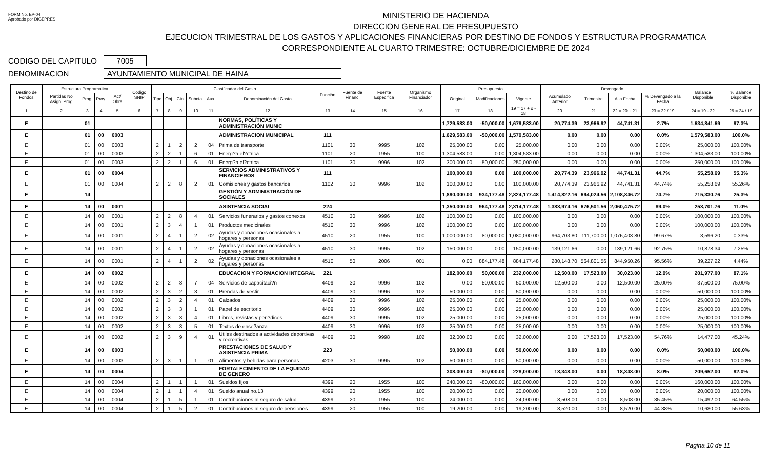FORM No. EP-04
Aprobado por DIGEPRES
MINISTERIO DE HACIENDA
DIRECCION GENERAL DE PRESUPUESTO
EJECUCION TRIMESTRAL DE LOS GASTOS Y APLICACIONES FINANCIERAS POR DESTINO DE FONDOS Y ESTRUCTURA PROGRAMATICA
CORRESPONDIENTE AL CUARTO TRIMESTRE: OCTUBRE/DICIEMBRE DE 2024
CODIGO DEL CAPITULO 7005
DENOMINACION AYUNTAMIENTO MUNICIPAL DE HAINA
| Destino de Fondos | Estructura Programatica | | | | Codigo SNIP | Clasificador del Gasto | | | | | | Función | Fuente de Financ. | Fuente Especifica | Organismo Financiador | Presupuesto | | | Devengado | | | | Balance Disponible | % Balance Disponible |
| --- | --- | --- | --- | --- | --- | --- | --- | --- | --- | --- | --- | --- | --- | --- | --- | --- | --- | --- | --- | --- | --- | --- | --- | --- |
| | Partidas No Asign. Prog | Prog. | Proy. | Act/ Obra | | Tipo | Obj. | Cta. | Subcta. | Aux. | Denominación del Gasto | | | | | Original | Modificaciones | Vigente | Acumulado Anterior | Trimestre | A la Fecha | % Devengado a la Fecha | | |
| 1 | 2 | 3 | 4 | 5 | 6 | 7 | 8 | 9 | 10 | 11 | 12 | 13 | 14 | 15 | 16 | 17 | 18 | 19 = 17 + o - 18 | 20 | 21 | 22 = 20 + 21 | 23 = 22 / 19 | 24 = 19 - 22 | 25 = 24 / 19 |
| E | | 01 | | | | | | | | | NORMAS, POLÍTICAS Y ADMINISTRACIÓN MUNIC | | | | | 1,729,583.00 | -50,000.00 | 1,679,583.00 | 20,774.39 | 23,966.92 | 44,741.31 | 2.7% | 1,634,841.69 | 97.3% |
| E | | 01 | 00 | 0003 | | | | | | | ADMINISTRACION MUNICIPAL | 111 | | | | 1,629,583.00 | -50,000.00 | 1,579,583.00 | 0.00 | 0.00 | 0.00 | 0.0% | 1,579,583.00 | 100.0% |
| E | | 01 | 00 | 0003 | | 2 | 1 | 2 | 2 | 04 | Prima de transporte | 1101 | 30 | 9995 | 102 | 25,000.00 | 0.00 | 25,000.00 | 0.00 | 0.00 | 0.00 | 0.00% | 25,000.00 | 100.00% |
| E | | 01 | 00 | 0003 | | 2 | 2 | 1 | 6 | 01 | Energ?a el?ctrica | 1101 | 20 | 1955 | 100 | 1,304,583.00 | 0.00 | 1,304,583.00 | 0.00 | 0.00 | 0.00 | 0.00% | 1,304,583.00 | 100.00% |
| E | | 01 | 00 | 0003 | | 2 | 2 | 1 | 6 | 01 | Energ?a el?ctrica | 1101 | 30 | 9996 | 102 | 300,000.00 | -50,000.00 | 250,000.00 | 0.00 | 0.00 | 0.00 | 0.00% | 250,000.00 | 100.00% |
| E | | 01 | 00 | 0004 | | | | | | | SERVICIOS ADMINISTRATIVOS Y FINANCIEROS | 111 | | | | 100,000.00 | 0.00 | 100,000.00 | 20,774.39 | 23,966.92 | 44,741.31 | 44.7% | 55,258.69 | 55.3% |
| E | | 01 | 00 | 0004 | | 2 | 2 | 8 | 2 | 01 | Comisiones y gastos bancarios | 1102 | 30 | 9996 | 102 | 100,000.00 | 0.00 | 100,000.00 | 20,774.39 | 23,966.92 | 44,741.31 | 44.74% | 55,258.69 | 55.26% |
| E | | 14 | | | | | | | | | GESTIÓN Y ADMINISTRACIÓN DE SOCIALES | | | | | 1,890,000.00 | 934,177.48 | 2,824,177.48 | 1,414,822.16 | 694,024.56 | 2,108,846.72 | 74.7% | 715,330.76 | 25.3% |
| E | | 14 | 00 | 0001 | | | | | | | ASISTENCIA SOCIAL | 224 | | | | 1,350,000.00 | 964,177.48 | 2,314,177.48 | 1,383,974.16 | 676,501.56 | 2,060,475.72 | 89.0% | 253,701.76 | 11.0% |
| E | | 14 | 00 | 0001 | | 2 | 2 | 8 | 4 | 01 | Servicios funerarios y gastos conexos | 4510 | 30 | 9996 | 102 | 100,000.00 | 0.00 | 100,000.00 | 0.00 | 0.00 | 0.00 | 0.00% | 100,000.00 | 100.00% |
| E | | 14 | 00 | 0001 | | 2 | 3 | 4 | 1 | 01 | Productos medicinales | 4510 | 30 | 9996 | 102 | 100,000.00 | 0.00 | 100,000.00 | 0.00 | 0.00 | 0.00 | 0.00% | 100,000.00 | 100.00% |
| E | | 14 | 00 | 0001 | | 2 | 4 | 1 | 2 | 02 | Ayudas y donaciones ocasionales a hogares y personas | 4510 | 20 | 1955 | 100 | 1,000,000.00 | 80,000.00 | 1,080,000.00 | 964,703.80 | 111,700.00 | 1,076,403.80 | 99.67% | 3,596.20 | 0.33% |
| E | | 14 | 00 | 0001 | | 2 | 4 | 1 | 2 | 02 | Ayudas y donaciones ocasionales a hogares y personas | 4510 | 30 | 9995 | 102 | 150,000.00 | 0.00 | 150,000.00 | 139,121.66 | 0.00 | 139,121.66 | 92.75% | 10,878.34 | 7.25% |
| E | | 14 | 00 | 0001 | | 2 | 4 | 1 | 2 | 02 | Ayudas y donaciones ocasionales a hogares y personas | 4510 | 50 | 2006 | 001 | 0.00 | 884,177.48 | 884,177.48 | 280,148.70 | 564,801.56 | 844,950.26 | 95.56% | 39,227.22 | 4.44% |
| E | | 14 | 00 | 0002 | | | | | | | EDUCACION Y FORMACION INTEGRAL | 221 | | | | 182,000.00 | 50,000.00 | 232,000.00 | 12,500.00 | 17,523.00 | 30,023.00 | 12.9% | 201,977.00 | 87.1% |
| E | | 14 | 00 | 0002 | | 2 | 2 | 8 | 7 | 04 | Servicios de capacitaci?n | 4409 | 30 | 9996 | 102 | 0.00 | 50,000.00 | 50,000.00 | 12,500.00 | 0.00 | 12,500.00 | 25.00% | 37,500.00 | 75.00% |
| E | | 14 | 00 | 0002 | | 2 | 3 | 2 | 3 | 01 | Prendas de vestir | 4409 | 30 | 9996 | 102 | 50,000.00 | 0.00 | 50,000.00 | 0.00 | 0.00 | 0.00 | 0.00% | 50,000.00 | 100.00% |
| E | | 14 | 00 | 0002 | | 2 | 3 | 2 | 4 | 01 | Calzados | 4409 | 30 | 9996 | 102 | 25,000.00 | 0.00 | 25,000.00 | 0.00 | 0.00 | 0.00 | 0.00% | 25,000.00 | 100.00% |
| E | | 14 | 00 | 0002 | | 2 | 3 | 3 | 1 | 01 | Papel de escritorio | 4409 | 30 | 9996 | 102 | 25,000.00 | 0.00 | 25,000.00 | 0.00 | 0.00 | 0.00 | 0.00% | 25,000.00 | 100.00% |
| E | | 14 | 00 | 0002 | | 2 | 3 | 3 | 4 | 01 | Libros, revistas y peri?dicos | 4409 | 30 | 9995 | 102 | 25,000.00 | 0.00 | 25,000.00 | 0.00 | 0.00 | 0.00 | 0.00% | 25,000.00 | 100.00% |
| E | | 14 | 00 | 0002 | | 2 | 3 | 3 | 5 | 01 | Textos de ense?anza | 4409 | 30 | 9996 | 102 | 25,000.00 | 0.00 | 25,000.00 | 0.00 | 0.00 | 0.00 | 0.00% | 25,000.00 | 100.00% |
| E | | 14 | 00 | 0002 | | 2 | 3 | 9 | 4 | 01 | Utiles destinados a actividades deportivas y recreativas | 4409 | 30 | 9998 | 102 | 32,000.00 | 0.00 | 32,000.00 | 0.00 | 17,523.00 | 17,523.00 | 54.76% | 14,477.00 | 45.24% |
| E | | 14 | 00 | 0003 | | | | | | | PRESTACIONES DE SALUD Y ASISTENCIA PRIMA | 223 | | | | 50,000.00 | 0.00 | 50,000.00 | 0.00 | 0.00 | 0.00 | 0.0% | 50,000.00 | 100.0% |
| E | | 14 | 00 | 0003 | | 2 | 3 | 1 | 1 | 01 | Alimentos y bebidas para personas | 4203 | 30 | 9995 | 102 | 50,000.00 | 0.00 | 50,000.00 | 0.00 | 0.00 | 0.00 | 0.00% | 50,000.00 | 100.00% |
| E | | 14 | 00 | 0004 | | | | | | | FORTALECIMIENTO DE LA EQUIDAD DE GENERO | | | | | 308,000.00 | -80,000.00 | 228,000.00 | 18,348.00 | 0.00 | 18,348.00 | 8.0% | 209,652.00 | 92.0% |
| E | | 14 | 00 | 0004 | | 2 | 1 | 1 | 1 | 01 | Sueldos fijos | 4399 | 20 | 1955 | 100 | 240,000.00 | -80,000.00 | 160,000.00 | 0.00 | 0.00 | 0.00 | 0.00% | 160,000.00 | 100.00% |
| E | | 14 | 00 | 0004 | | 2 | 1 | 1 | 4 | 01 | Sueldo anual no.13 | 4399 | 20 | 1955 | 100 | 20,000.00 | 0.00 | 20,000.00 | 0.00 | 0.00 | 0.00 | 0.00% | 20,000.00 | 100.00% |
| E | | 14 | 00 | 0004 | | 2 | 1 | 5 | 1 | 01 | Contribuciones al seguro de salud | 4399 | 20 | 1955 | 100 | 24,000.00 | 0.00 | 24,000.00 | 8,508.00 | 0.00 | 8,508.00 | 35.45% | 15,492.00 | 64.55% |
| E | | 14 | 00 | 0004 | | 2 | 1 | 5 | 2 | 01 | Contribuciones al seguro de pensiones | 4399 | 20 | 1955 | 100 | 19,200.00 | 0.00 | 19,200.00 | 8,520.00 | 0.00 | 8,520.00 | 44.38% | 10,680.00 | 55.63% |
Pagina 10 de 11